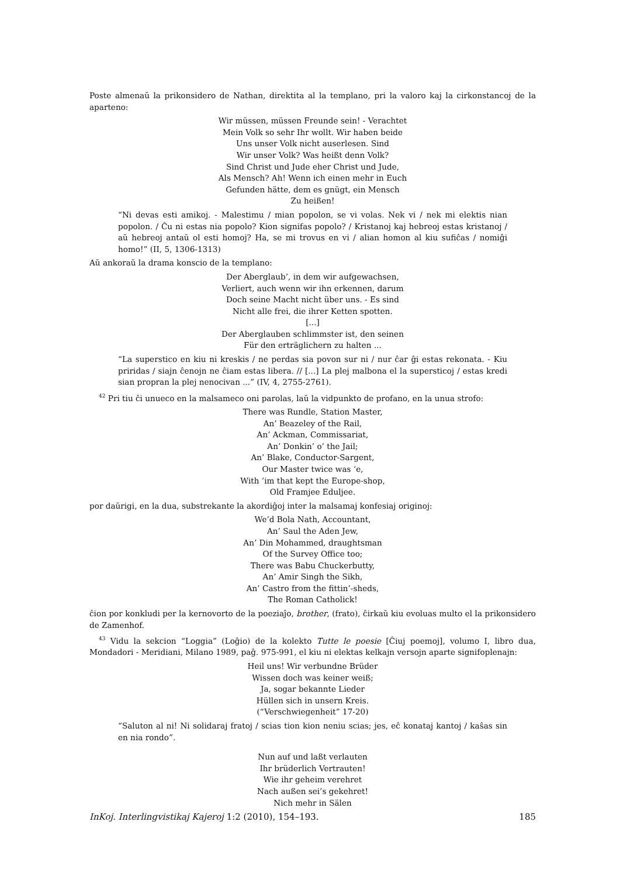Poste almenaŭ la prikonsidero de Nathan, direktita al la templano, pri la valoro kaj la cirkonstancoj de la aparteno:
Wir müssen, müssen Freunde sein! - Verachtet
Mein Volk so sehr Ihr wollt. Wir haben beide
Uns unser Volk nicht auserlesen. Sind
Wir unser Volk? Was heißt denn Volk?
Sind Christ und Jude eher Christ und Jude,
Als Mensch? Ah! Wenn ich einen mehr in Euch
Gefunden hätte, dem es gnügt, ein Mensch
Zu heißen!
“Ni devas esti amikoj. - Malestimu / mian popolon, se vi volas. Nek vi / nek mi elektis nian popolon. / Ĉu ni estas nia popolo? Kion signifas popolo? / Kristanoj kaj hebreoj estas kristanoj / aŭ hebreoj antaŭ ol esti homoj? Ha, se mi trovus en vi / alian homon al kiu sufiĉas / nomiĝi homo!” (II, 5, 1306-1313)
Aŭ ankoraŭ la drama konscio de la templano:
Der Aberglaub’, in dem wir aufgewachsen,
Verliert, auch wenn wir ihn erkennen, darum
Doch seine Macht nicht über uns. - Es sind
Nicht alle frei, die ihrer Ketten spotten.
[...]
Der Aberglauben schlimmster ist, den seinen
Für den erträglichern zu halten ...
“La superstico en kiu ni kreskis / ne perdas sia povon sur ni / nur ĉar ĝi estas rekonata. - Kiu priridas / siajn ĉenojn ne ĉiam estas libera. // [...] La plej malbona el la supersticoj / estas kredi sian propran la plej nenocivan ...” (IV, 4, 2755-2761).
<sup>42</sup> Pri tiu ĉi unueco en la malsameco oni parolas, laŭ la vidpunkto de profano, en la unua strofo:
There was Rundle, Station Master,
An’ Beazeley of the Rail,
An’ Ackman, Commissariat,
An’ Donkin’ o’ the Jail;
An’ Blake, Conductor-Sargent,
Our Master twice was ‘e,
With ’im that kept the Europe-shop,
Old Framjee Eduljee.
por daŭrigi, en la dua, substrekante la akordiĝoj inter la malsamaj konfesiaj originoj:
We’d Bola Nath, Accountant,
An’ Saul the Aden Jew,
An’ Din Mohammed, draughtsman
Of the Survey Office too;
There was Babu Chuckerbutty,
An’ Amir Singh the Sikh,
An’ Castro from the fittin’-sheds,
The Roman Catholick!
ĉion por konkludi per la kernovorto de la poeziaĵo, brother, (frato), ĉirkaŭ kiu evoluas multo el la prikonsidero de Zamenhof.
<sup>43</sup> Vidu la sekcion “Loggia” (Loĝio) de la kolekto Tutte le poesie [Ĉiuj poemoj], volumo I, libro dua, Mondadori - Meridiani, Milano 1989, paĝ. 975-991, el kiu ni elektas kelkajn versojn aparte signifoplenajn:
Heil uns! Wir verbundne Brüder
Wissen doch was keiner weiß;
Ja, sogar bekannte Lieder
Hüllen sich in unsern Kreis.
(“Verschwiegenheit” 17-20)
“Saluton al ni! Ni solidaraj fratoj / scias tion kion neniu scias; jes, eĉ konataj kantoj / kaŝas sin en nia rondo”.
Nun auf und laßt verlauten
Ihr brüderlich Vertrauten!
Wie ihr geheim verehret
Nach außen sei’s gekehret!
Nich mehr in Sälen
InKoj. Interlingvistikaj Kajeroj 1:2 (2010), 154–193. 185